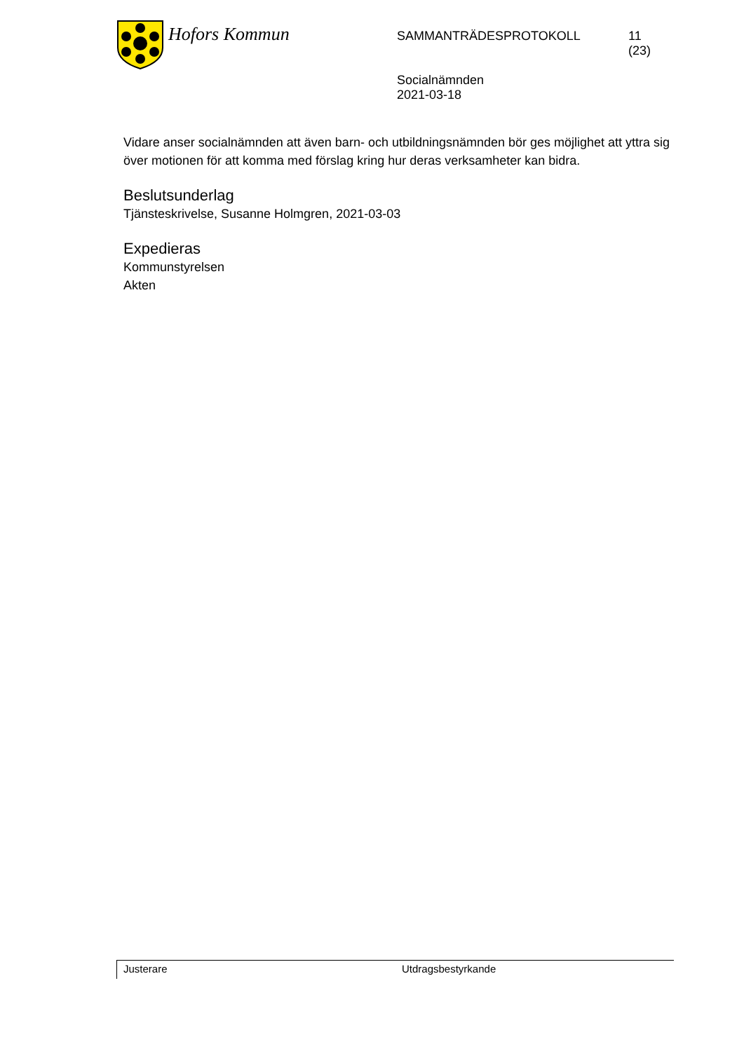Hofors Kommun
SAMMANTRÄDESPROTOKOLL
Socialnämnden
2021-03-18
11
(23)
Vidare anser socialnämnden att även barn- och utbildningsnämnden bör ges möjlighet att yttra sig över motionen för att komma med förslag kring hur deras verksamheter kan bidra.
Beslutsunderlag
Tjänsteskrivelse, Susanne Holmgren, 2021-03-03
Expedieras
Kommunstyrelsen
Akten
Justerare Utdragsbestyrkande